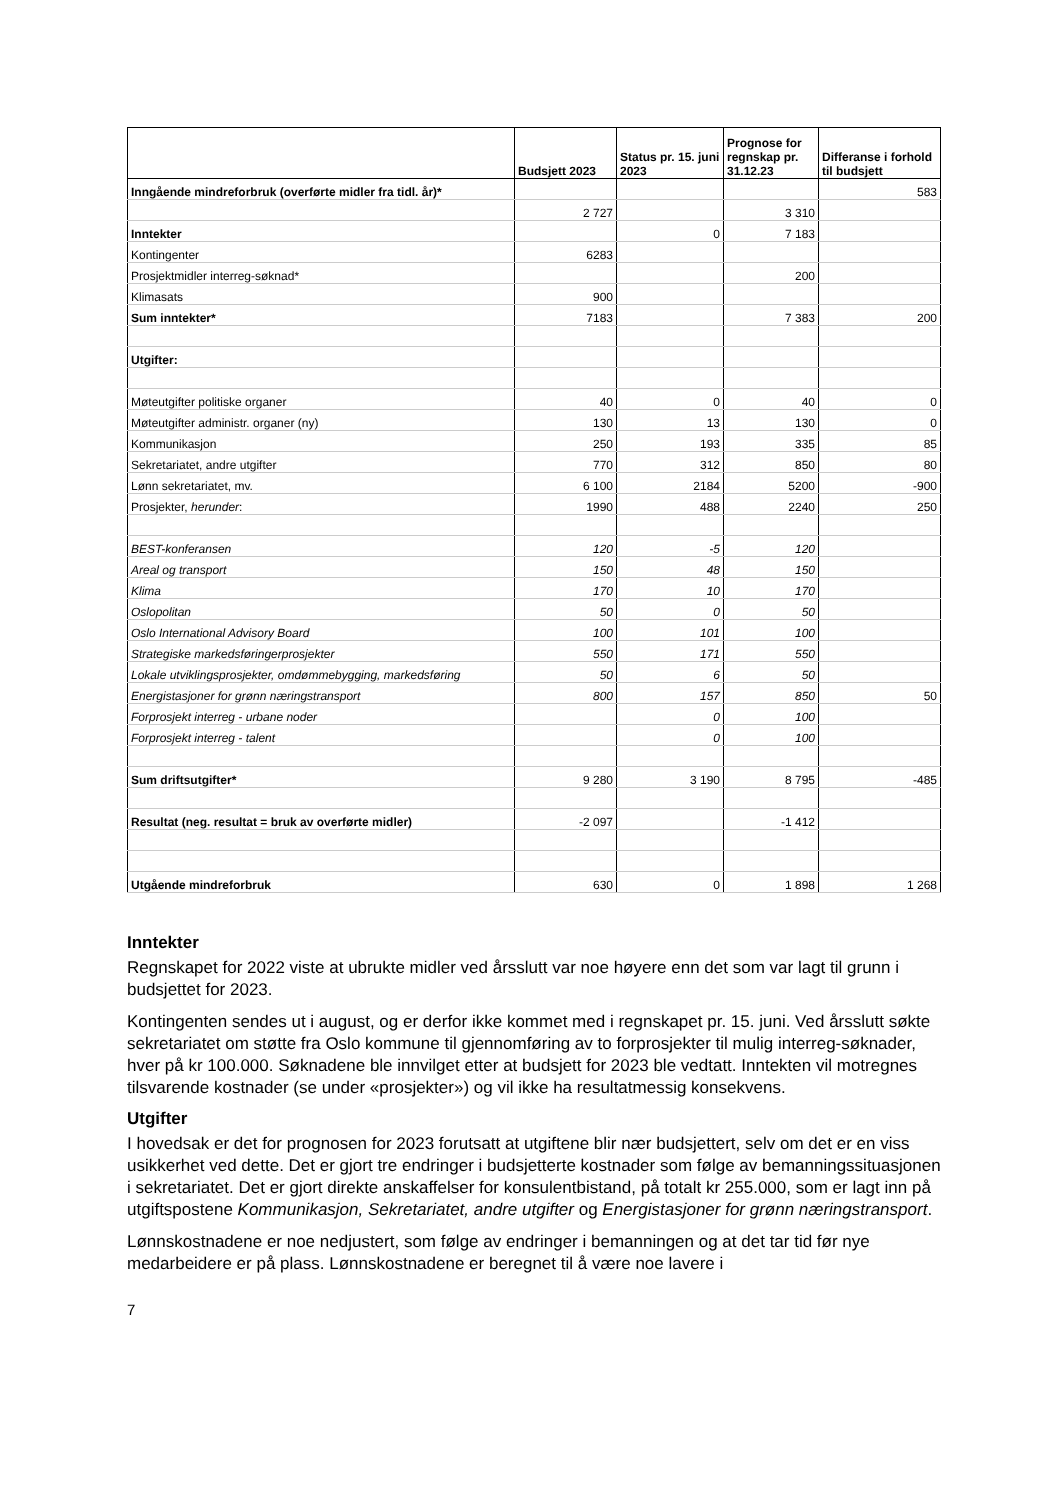| | Budsjett 2023 | Status pr. 15. juni 2023 | Prognose for regnskap pr. 31.12.23 | Differanse i forhold til budsjett |
| --- | --- | --- | --- | --- |
| Inngående mindreforbruk (overførte midler fra tidl. år)* | | | | 583 |
| | 2 727 | | 3 310 | |
| Inntekter | | 0 | 7 183 | |
| Kontingenter | 6283 | | | |
| Prosjektmidler interreg-søknad* | | | 200 | |
| Klimasats | 900 | | | |
| Sum inntekter* | 7183 | | 7 383 | 200 |
| Utgifter: | | | | |
| Møteutgifter politiske organer | 40 | 0 | 40 | 0 |
| Møteutgifter administr. organer (ny) | 130 | 13 | 130 | 0 |
| Kommunikasjon | 250 | 193 | 335 | 85 |
| Sekretariatet, andre utgifter | 770 | 312 | 850 | 80 |
| Lønn sekretariatet, mv. | 6 100 | 2184 | 5200 | -900 |
| Prosjekter, herunder : | 1990 | 488 | 2240 | 250 |
| BEST-konferansen | 120 | -5 | 120 | |
| Areal og transport | 150 | 48 | 150 | |
| Klima | 170 | 10 | 170 | |
| Oslopolitan | 50 | 0 | 50 | |
| Oslo International Advisory Board | 100 | 101 | 100 | |
| Strategiske markedsføringerprosjekter | 550 | 171 | 550 | |
| Lokale utviklingsprosjekter, omdømmebygging, markedsføring | 50 | 6 | 50 | |
| Energistasjoner for grønn næringstransport | 800 | 157 | 850 | 50 |
| Forprosjekt interreg - urbane noder | | 0 | 100 | |
| Forprosjekt interreg - talent | | 0 | 100 | |
| Sum driftsutgifter* | 9 280 | 3 190 | 8 795 | -485 |
| Resultat (neg. resultat = bruk av overførte midler) | -2 097 | | -1 412 | |
| Utgående mindreforbruk | 630 | 0 | 1 898 | 1 268 |
Inntekter
Regnskapet for 2022 viste at ubrukte midler ved årsslutt var noe høyere enn det som var lagt til grunn i budsjettet for 2023.
Kontingenten sendes ut i august, og er derfor ikke kommet med i regnskapet pr. 15. juni. Ved årsslutt søkte sekretariatet om støtte fra Oslo kommune til gjennomføring av to forprosjekter til mulig interreg-søknader, hver på kr 100.000. Søknadene ble innvilget etter at budsjett for 2023 ble vedtatt. Inntekten vil motregnes tilsvarende kostnader (se under «prosjekter») og vil ikke ha resultatmessig konsekvens.
Utgifter
I hovedsak er det for prognosen for 2023 forutsatt at utgiftene blir nær budsjettert, selv om det er en viss usikkerhet ved dette. Det er gjort tre endringer i budsjetterte kostnader som følge av bemanningssituasjonen i sekretariatet. Det er gjort direkte anskaffelser for konsulentbistand, på totalt kr 255.000, som er lagt inn på utgiftspostene Kommunikasjon, Sekretariatet, andre utgifter og Energistasjoner for grønn næringstransport.
Lønnskostnadene er noe nedjustert, som følge av endringer i bemanningen og at det tar tid før nye medarbeidere er på plass. Lønnskostnadene er beregnet til å være noe lavere i
7